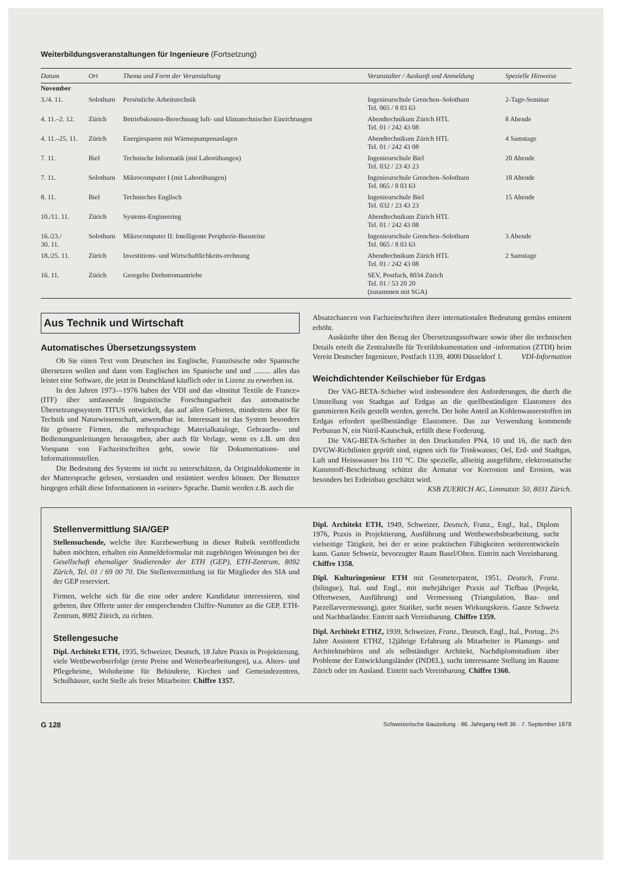Weiterbildungsveranstaltungen für Ingenieure (Fortsetzung)
| Datum | Ort | Thema und Form der Veranstaltung | Veranstalter / Auskunft und Anmeldung | Spezielle Hinweise |
| --- | --- | --- | --- | --- |
| November | | | | |
| 3./4. 11. | Solothurn | Persönliche Arbeitstechnik | Ingenieurschule Grenchen–Solothurn Tel. 065 / 8 03 63 | 2-Tage-Seminar |
| 4. 11.–2. 12. | Zürich | Betriebskosten-Berechnung luft- und klimatechnischer Einrichtungen | Abendtechnikum Zürich HTL Tel. 01 / 242 43 08 | 8 Abende |
| 4. 11.–25. 11. | Zürich | Energiesparen mit Wärmepumpenanlagen | Abendtechnikum Zürich HTL Tel. 01 / 242 43 08 | 4 Samstage |
| 7. 11. | Biel | Technische Informatik (mit Laborübungen) | Ingenieurschule Biel Tel. 032 / 23 43 23 | 20 Abende |
| 7. 11. | Solothurn | Mikrocomputer I (mit Laborübungen) | Ingenieurschule Grenchen–Solothurn Tel. 065 / 8 03 63 | 18 Abende |
| 8. 11. | Biel | Technisches Englisch | Ingenieurschule Biel Tel. 032 / 23 43 23 | 15 Abende |
| 10./11. 11. | Zürich | Systems-Engineering | Abendtechnikum Zürich HTL Tel. 01 / 242 43 08 | |
| 16./23./ 30. 11. | Solothurn | Mikrocomputer II: Intelligente Peripherie-Bausteine | Ingenieurschule Grenchen–Solothurn Tel. 065 / 8 03 63 | 3 Abende |
| 18./25. 11. | Zürich | Investitions- und Wirtschaftlichkeits-rechnung | Abendtechnikum Zürich HTL Tel. 01 / 242 43 08 | 2 Samstage |
| 16. 11. | Zürich | Geregelte Drehstromantriebe | SEV, Postfach, 8034 Zürich Tel. 01 / 53 20 20 (zusammen mit SGA) | |
Aus Technik und Wirtschaft
Automatisches Übersetzungssystem
Ob Sie einen Text vom Deutschen ins Englische, Französische oder Spanische übersetzen wollen und dann vom Englischen ins Spanische und und ......... alles das leistet eine Software, die jetzt in Deutschland käuflich oder in Lizenz zu erwerben ist.
In den Jahren 1973—1976 haben der VDI und das «Institut Textile de France» (ITF) über umfassende linguistische Forschungsarbeit das automatische Übersetzungssystem TITUS entwickelt, das auf allen Gebieten, mindestens aber für Technik und Naturwissenschaft, anwendbar ist. Interessant ist das System besonders für grössere Firmen, die mehrsprachige Materialkataloge, Gebrauchs- und Bedienungsanleitungen herausgeben, aber auch für Verlage, wenn es z.B. um den Vorspann von Fachzeitschriften geht, sowie für Dokumentations- und Informationsstellen.
Die Bedeutung des Systems ist nicht zu unterschätzen, da Originaldokumente in der Muttersprache gelesen, verstanden und resümiert werden können. Der Benutzer hingegen erhält diese Informationen in «seiner» Sprache. Damit werden z.B. auch die
Absatzchancen von Fachzeitschriften ihrer internationalen Bedeutung gemäss eminent erhöht.
Auskünfte über den Bezug der Übersetzungssoftware sowie über die technischen Details erteilt die Zentralstelle für Textildokumentation und -information (ZTDI) beim Verein Deutscher Ingenieure, Postfach 1139, 4000 Düsseldorf 1. VDI-Information
Weichdichtender Keilschieber für Erdgas
Der VAG-BETA-Schieber wird insbesondere den Anforderungen, die durch die Umstellung von Stadtgas auf Erdgas an die quellbeständigen Elastomere des gummierten Keils gestellt werden, gerecht. Der hohe Anteil an Kohlenwasserstoffen im Erdgas erfordert quellbeständige Elastomere. Das zur Verwendung kommende Perbunan N, ein Nitril-Kautschuk, erfüllt diese Forderung.
Die VAG-BETA-Schieber in den Druckstufen PN4, 10 und 16, die nach den DVGW-Richtlinien geprüft sind, eignen sich für Trinkwasser, Oel, Erd- und Stadtgas, Luft und Heisswasser bis 110 °C. Die spezielle, allseitig ausgeführte, elektrostatische Kunststoff-Beschichtung schützt die Armatur vor Korrosion und Erosion, was besonders bei Erdeinbau geschätzt wird.
KSB ZUERICH AG, Limmatstr. 50, 8031 Zürich.
Stellenvermittlung SIA/GEP
Stellensuchende, welche ihre Kurzbewerbung in dieser Rubrik veröffentlicht haben möchten, erhalten ein Anmeldeformular mit zugehörigen Weisungen bei der Gesellschaft ehemaliger Studierender der ETH (GEP), ETH-Zentrum, 8092 Zürich, Tel. 01 / 69 00 70. Die Stellenvermittlung ist für Mitglieder des SIA und der GEP reserviert.
Firmen, welche sich für die eine oder andere Kandidatur interessieren, sind gebeten, ihre Offerte unter der entsprechenden Chiffre-Nummer an die GEP, ETH-Zentrum, 8092 Zürich, zu richten.
Stellengesuche
Dipl. Architekt ETH, 1935, Schweizer, Deutsch, 18 Jahre Praxis in Projektierung, viele Wettbewerbserfolge (erste Preise und Weiterbearbeitungen), u.a. Alters- und Pflegeheime, Wohnheime für Behinderte, Kirchen und Gemeindezentren, Schulhäuser, sucht Stelle als freier Mitarbeiter. Chiffre 1357.
Dipl. Architekt ETH, 1949, Schweizer, Deutsch, Franz., Engl., Ital., Diplom 1976, Praxis in Projektierung, Ausführung und Wettbewerbsbearbeitung, sucht vielseitige Tätigkeit, bei der er seine praktischen Fähigkeiten weiterentwickeln kann. Ganze Schweiz, bevorzugter Raum Basel/Olten. Eintritt nach Vereinbarung. Chiffre 1358.
Dipl. Kulturingenieur ETH mit Geometerpatent, 1951, Deutsch, Franz. (bilingue), Ital. und Engl., mit mehrjähriger Praxis auf Tiefbau (Projekt, Offertwesen, Ausführung) und Vermessung (Triangulation, Bau- und Parzellarvermessung), guter Statiker, sucht neuen Wirkungskreis. Ganze Schweiz und Nachbarländer. Eintritt nach Vereinbarung. Chiffre 1359.
Dipl. Architekt ETHZ, 1939, Schweizer, Franz., Deutsch, Engl., Ital., Portug., 2½ Jahre Assistent ETHZ, 12jährige Erfahrung als Mitarbeiter in Planungs- und Architekturbüros und als selbständiger Architekt, Nachdiplomstudium über Probleme der Entwicklungsländer (INDEL), sucht interessante Stellung im Raume Zürich oder im Ausland. Eintritt nach Vereinbarung. Chiffre 1360.
G 128 Schweizerische Bauzeitung · 96. Jahrgang Heft 36 · 7. September 1978